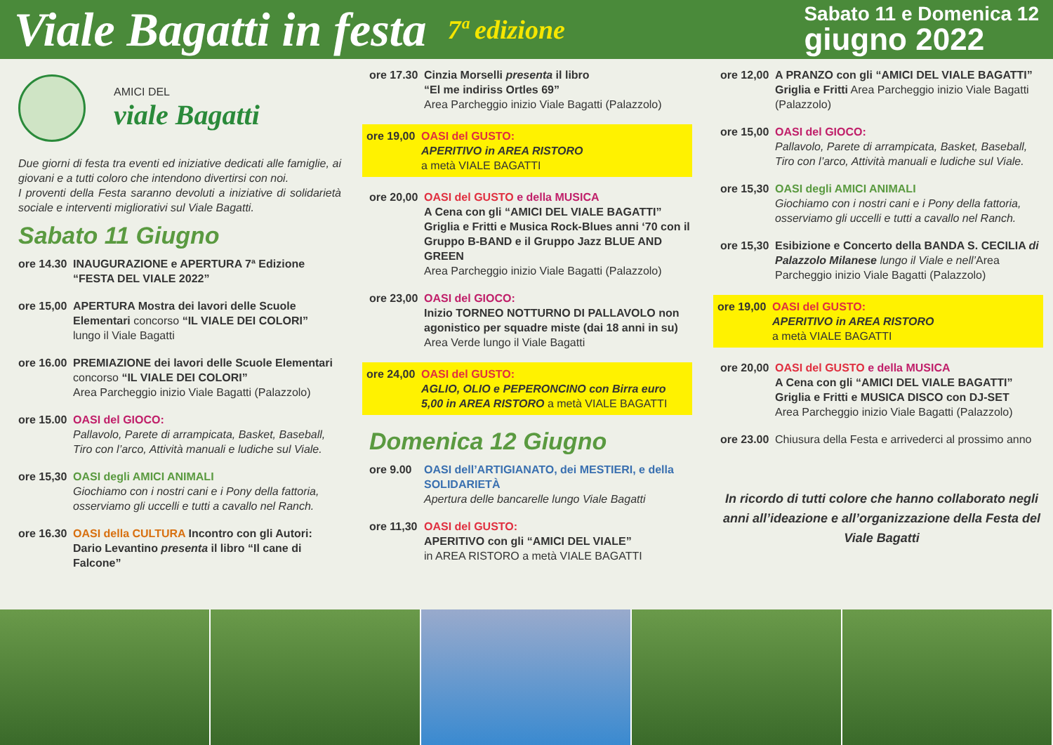Viale Bagatti in festa 7ª edizione Sabato 11 e Domenica 12
giugno 2022
AMICI DEL
viale Bagatti
Due giorni di festa tra eventi ed iniziative dedicati alle famiglie, ai giovani e a tutti coloro che intendono divertirsi con noi.
I proventi della Festa saranno devoluti a iniziative di solidarietà sociale e interventi migliorativi sul Viale Bagatti.
Sabato 11 Giugno
ore 14.30 INAUGURAZIONE e APERTURA 7ª Edizione “FESTA DEL VIALE 2022”
ore 15,00 APERTURA Mostra dei lavori delle Scuole Elementari concorso “IL VIALE DEI COLORI”
lungo il Viale Bagatti
ore 16.00 PREMIAZIONE dei lavori delle Scuole Elementari concorso “IL VIALE DEI COLORI”
Area Parcheggio inizio Viale Bagatti (Palazzolo)
ore 15.00 OASI del GIOCO:
Pallavolo, Parete di arrampicata, Basket, Baseball, Tiro con l’arco, Attività manuali e ludiche sul Viale.
ore 15,30 OASI degli AMICI ANIMALI
Giochiamo con i nostri cani e i Pony della fattoria, osserviamo gli uccelli e tutti a cavallo nel Ranch.
ore 16.30 OASI della CULTURA Incontro con gli Autori:
Dario Levantino presenta il libro “Il cane di Falcone”
ore 17.30 Cinzia Morselli presenta il libro
“El me indiriss Ortles 69”
Area Parcheggio inizio Viale Bagatti (Palazzolo)
ore 19,00 OASI del GUSTO:
APERITIVO in AREA RISTORO
a metà VIALE BAGATTI
ore 20,00 OASI del GUSTO e della MUSICA
A Cena con gli “AMICI DEL VIALE BAGATTI”
Griglia e Fritti e Musica Rock-Blues anni ‘70 con il Gruppo B-BAND e il Gruppo Jazz BLUE AND GREEN
Area Parcheggio inizio Viale Bagatti (Palazzolo)
ore 23,00 OASI del GIOCO:
Inizio TORNEO NOTTURNO DI PALLAVOLO non agonistico per squadre miste (dai 18 anni in su)
Area Verde lungo il Viale Bagatti
ore 24,00 OASI del GUSTO:
AGLIO, OLIO e PEPERONCINO con Birra euro 5,00 in AREA RISTORO a metà VIALE BAGATTI
Domenica 12 Giugno
ore 9.00 OASI dell’ARTIGIANATO, dei MESTIERI, e della SOLIDARIETÀ
Apertura delle bancarelle lungo Viale Bagatti
ore 11,30 OASI del GUSTO:
APERITIVO con gli “AMICI DEL VIALE”
in AREA RISTORO a metà VIALE BAGATTI
ore 12,00 A PRANZO con gli “AMICI DEL VIALE BAGATTI”
Griglia e Fritti Area Parcheggio inizio Viale Bagatti (Palazzolo)
ore 15,00 OASI del GIOCO:
Pallavolo, Parete di arrampicata, Basket, Baseball, Tiro con l’arco, Attività manuali e ludiche sul Viale.
ore 15,30 OASI degli AMICI ANIMALI
Giochiamo con i nostri cani e i Pony della fattoria, osserviamo gli uccelli e tutti a cavallo nel Ranch.
ore 15,30 Esibizione e Concerto della BANDA S. CECILIA di Palazzolo Milanese lungo il Viale e nell’Area Parcheggio inizio Viale Bagatti (Palazzolo)
ore 19,00 OASI del GUSTO:
APERITIVO in AREA RISTORO
a metà VIALE BAGATTI
ore 20,00 OASI del GUSTO e della MUSICA
A Cena con gli “AMICI DEL VIALE BAGATTI”
Griglia e Fritti e MUSICA DISCO con DJ-SET
Area Parcheggio inizio Viale Bagatti (Palazzolo)
ore 23.00 Chiusura della Festa e arrivederci al prossimo anno
In ricordo di tutti colore che hanno collaborato negli anni all’ideazione e all’organizzazione della Festa del Viale Bagatti